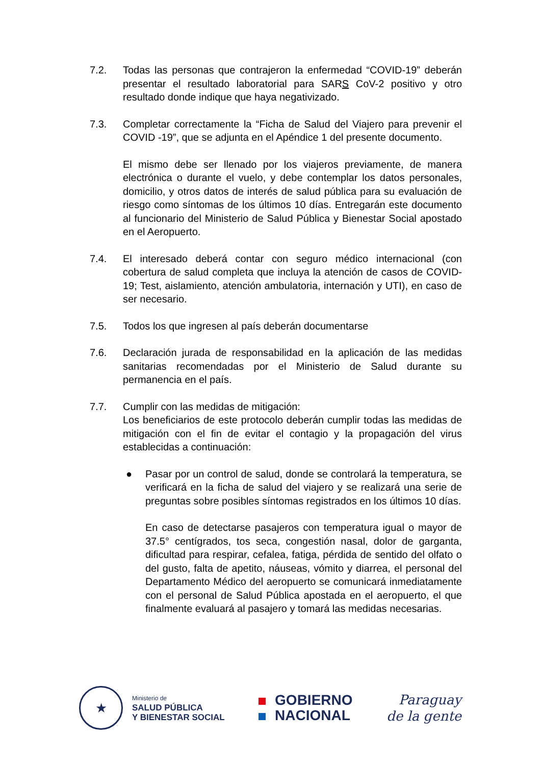7.2. Todas las personas que contrajeron la enfermedad “COVID-19” deberán presentar el resultado laboratorial para SARS CoV-2 positivo y otro resultado donde indique que haya negativizado.
7.3. Completar correctamente la “Ficha de Salud del Viajero para prevenir el COVID -19”, que se adjunta en el Apéndice 1 del presente documento.
El mismo debe ser llenado por los viajeros previamente, de manera electrónica o durante el vuelo, y debe contemplar los datos personales, domicilio, y otros datos de interés de salud pública para su evaluación de riesgo como síntomas de los últimos 10 días. Entregarán este documento al funcionario del Ministerio de Salud Pública y Bienestar Social apostado en el Aeropuerto.
7.4. El interesado deberá contar con seguro médico internacional (con cobertura de salud completa que incluya la atención de casos de COVID-19; Test, aislamiento, atención ambulatoria, internación y UTI), en caso de ser necesario.
7.5. Todos los que ingresen al país deberán documentarse
7.6. Declaración jurada de responsabilidad en la aplicación de las medidas sanitarias recomendadas por el Ministerio de Salud durante su permanencia en el país.
7.7. Cumplir con las medidas de mitigación:
Los beneficiarios de este protocolo deberán cumplir todas las medidas de mitigación con el fin de evitar el contagio y la propagación del virus establecidas a continuación:
● Pasar por un control de salud, donde se controlará la temperatura, se verificará en la ficha de salud del viajero y se realizará una serie de preguntas sobre posibles síntomas registrados en los últimos 10 días.
En caso de detectarse pasajeros con temperatura igual o mayor de 37.5° centígrados, tos seca, congestión nasal, dolor de garganta, dificultad para respirar, cefalea, fatiga, pérdida de sentido del olfato o del gusto, falta de apetito, náuseas, vómito y diarrea, el personal del Departamento Médico del aeropuerto se comunicará inmediatamente con el personal de Salud Pública apostada en el aeropuerto, el que finalmente evaluará al pasajero y tomará las medidas necesarias.
★
Ministerio de
SALUD PÚBLICA
Y BIENESTAR SOCIAL
GOBIERNO
NACIONAL
Paraguay
de la gente